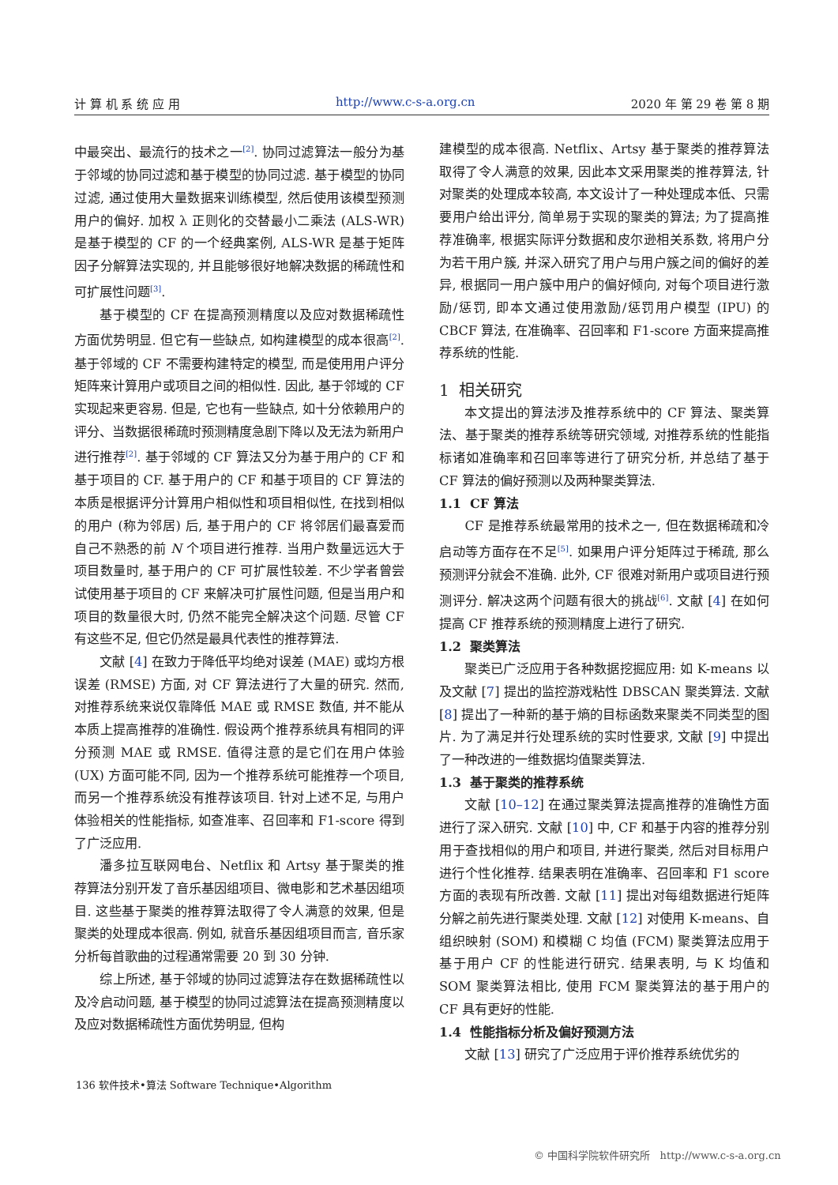计 算 机 系 统 应 用 http://www.c-s-a.org.cn 2020 年 第 29 卷 第 8 期
中最突出、最流行的技术之一<sup>[2]</sup>. 协同过滤算法一般分为基于邻域的协同过滤和基于模型的协同过滤. 基于模型的协同过滤, 通过使用大量数据来训练模型, 然后使用该模型预测用户的偏好. 加权 λ 正则化的交替最小二乘法 (ALS-WR) 是基于模型的 CF 的一个经典案例, ALS-WR 是基于矩阵因子分解算法实现的, 并且能够很好地解决数据的稀疏性和可扩展性问题<sup>[3]</sup>.
基于模型的 CF 在提高预测精度以及应对数据稀疏性方面优势明显. 但它有一些缺点, 如构建模型的成本很高<sup>[2]</sup>. 基于邻域的 CF 不需要构建特定的模型, 而是使用用户评分矩阵来计算用户或项目之间的相似性. 因此, 基于邻域的 CF 实现起来更容易. 但是, 它也有一些缺点, 如十分依赖用户的评分、当数据很稀疏时预测精度急剧下降以及无法为新用户进行推荐<sup>[2]</sup>. 基于邻域的 CF 算法又分为基于用户的 CF 和基于项目的 CF. 基于用户的 CF 和基于项目的 CF 算法的本质是根据评分计算用户相似性和项目相似性, 在找到相似的用户 (称为邻居) 后, 基于用户的 CF 将邻居们最喜爱而自己不熟悉的前 N 个项目进行推荐. 当用户数量远远大于项目数量时, 基于用户的 CF 可扩展性较差. 不少学者曾尝试使用基于项目的 CF 来解决可扩展性问题, 但是当用户和项目的数量很大时, 仍然不能完全解决这个问题. 尽管 CF 有这些不足, 但它仍然是最具代表性的推荐算法.
文献 [4] 在致力于降低平均绝对误差 (MAE) 或均方根误差 (RMSE) 方面, 对 CF 算法进行了大量的研究. 然而, 对推荐系统来说仅靠降低 MAE 或 RMSE 数值, 并不能从本质上提高推荐的准确性. 假设两个推荐系统具有相同的评分预测 MAE 或 RMSE. 值得注意的是它们在用户体验 (UX) 方面可能不同, 因为一个推荐系统可能推荐一个项目, 而另一个推荐系统没有推荐该项目. 针对上述不足, 与用户体验相关的性能指标, 如查准率、召回率和 F1-score 得到了广泛应用.
潘多拉互联网电台、Netflix 和 Artsy 基于聚类的推荐算法分别开发了音乐基因组项目、微电影和艺术基因组项目. 这些基于聚类的推荐算法取得了令人满意的效果, 但是聚类的处理成本很高. 例如, 就音乐基因组项目而言, 音乐家分析每首歌曲的过程通常需要 20 到 30 分钟.
综上所述, 基于邻域的协同过滤算法存在数据稀疏性以及冷启动问题, 基于模型的协同过滤算法在提高预测精度以及应对数据稀疏性方面优势明显, 但构
建模型的成本很高. Netflix、Artsy 基于聚类的推荐算法取得了令人满意的效果, 因此本文采用聚类的推荐算法, 针对聚类的处理成本较高, 本文设计了一种处理成本低、只需要用户给出评分, 简单易于实现的聚类的算法; 为了提高推荐准确率, 根据实际评分数据和皮尔逊相关系数, 将用户分为若干用户簇, 并深入研究了用户与用户簇之间的偏好的差异, 根据同一用户簇中用户的偏好倾向, 对每个项目进行激励/惩罚, 即本文通过使用激励/惩罚用户模型 (IPU) 的 CBCF 算法, 在准确率、召回率和 F1-score 方面来提高推荐系统的性能.
1 相关研究
本文提出的算法涉及推荐系统中的 CF 算法、聚类算法、基于聚类的推荐系统等研究领域, 对推荐系统的性能指标诸如准确率和召回率等进行了研究分析, 并总结了基于 CF 算法的偏好预测以及两种聚类算法.
1.1 CF 算法
CF 是推荐系统最常用的技术之一, 但在数据稀疏和冷启动等方面存在不足<sup>[5]</sup>. 如果用户评分矩阵过于稀疏, 那么预测评分就会不准确. 此外, CF 很难对新用户或项目进行预测评分. 解决这两个问题有很大的挑战<sup>[6]</sup>. 文献 [4] 在如何提高 CF 推荐系统的预测精度上进行了研究.
1.2 聚类算法
聚类已广泛应用于各种数据挖掘应用: 如 K-means 以及文献 [7] 提出的监控游戏粘性 DBSCAN 聚类算法. 文献 [8] 提出了一种新的基于熵的目标函数来聚类不同类型的图片. 为了满足并行处理系统的实时性要求, 文献 [9] 中提出了一种改进的一维数据均值聚类算法.
1.3 基于聚类的推荐系统
文献 [10–12] 在通过聚类算法提高推荐的准确性方面进行了深入研究. 文献 [10] 中, CF 和基于内容的推荐分别用于查找相似的用户和项目, 并进行聚类, 然后对目标用户进行个性化推荐. 结果表明在准确率、召回率和 F1 score 方面的表现有所改善. 文献 [11] 提出对每组数据进行矩阵分解之前先进行聚类处理. 文献 [12] 对使用 K-means、自组织映射 (SOM) 和模糊 C 均值 (FCM) 聚类算法应用于基于用户 CF 的性能进行研究. 结果表明, 与 K 均值和 SOM 聚类算法相比, 使用 FCM 聚类算法的基于用户的 CF 具有更好的性能.
1.4 性能指标分析及偏好预测方法
文献 [13] 研究了广泛应用于评价推荐系统优劣的
136 软件技术•算法 Software Technique•Algorithm
© 中国科学院软件研究所 http://www.c-s-a.org.cn